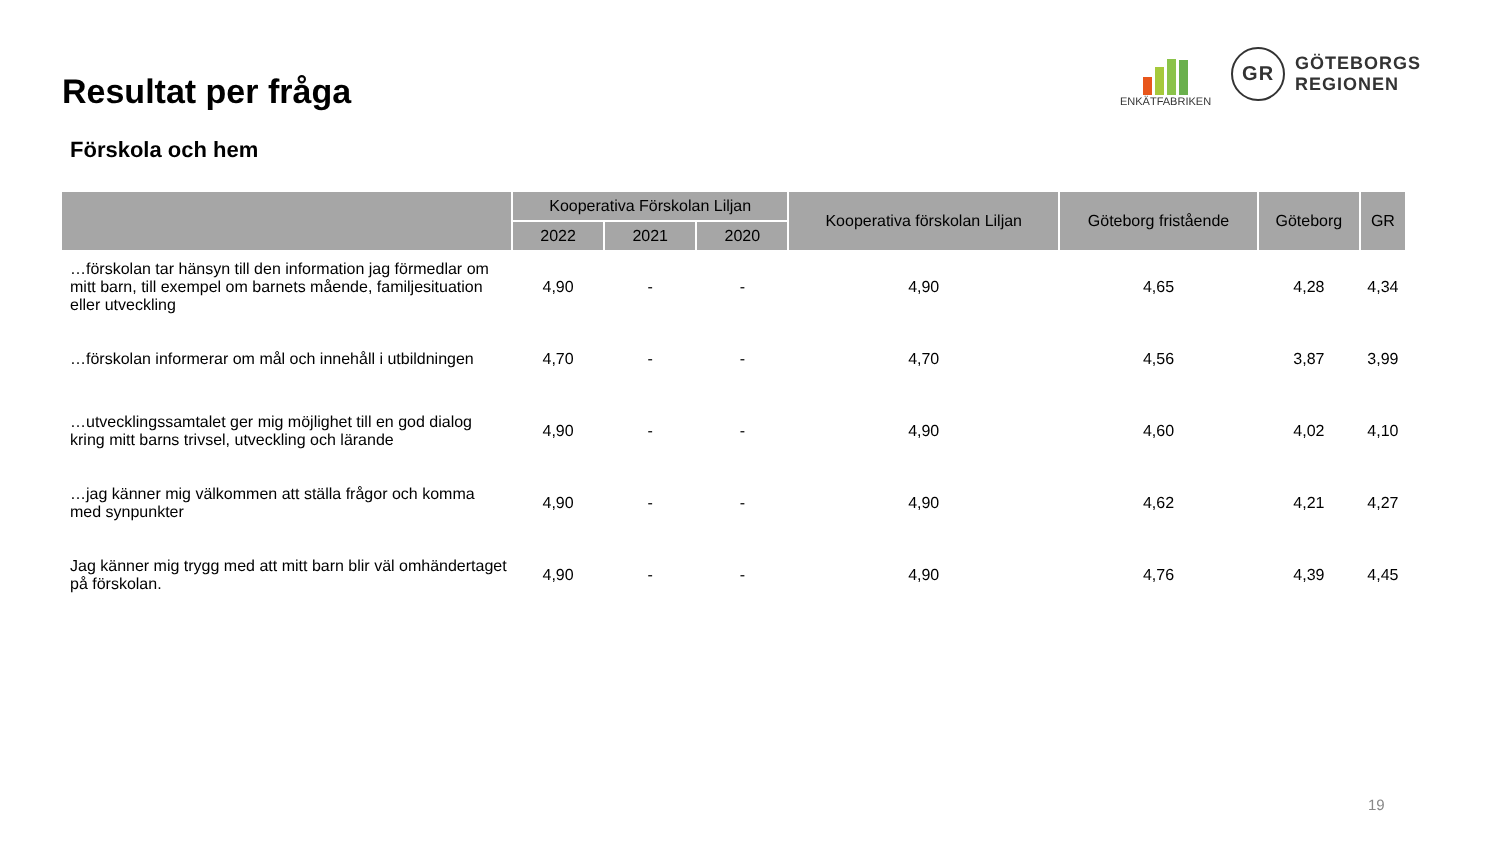Resultat per fråga
Förskola och hem
ENKÄTFABRIKEN
GR
GÖTEBORGS
REGIONEN
| | Kooperativa Förskolan Liljan | | | Kooperativa förskolan Liljan | Göteborg fristående | Göteborg | GR |
| --- | --- | --- | --- | --- | --- | --- | --- |
| | 2022 | 2021 | 2020 | | | | |
| …förskolan tar hänsyn till den information jag förmedlar om mitt barn, till exempel om barnets mående, familjesituation eller utveckling | 4,90 | - | - | 4,90 | 4,65 | 4,28 | 4,34 |
| …förskolan informerar om mål och innehåll i utbildningen | 4,70 | - | - | 4,70 | 4,56 | 3,87 | 3,99 |
| …utvecklingssamtalet ger mig möjlighet till en god dialog kring mitt barns trivsel, utveckling och lärande | 4,90 | - | - | 4,90 | 4,60 | 4,02 | 4,10 |
| …jag känner mig välkommen att ställa frågor och komma med synpunkter | 4,90 | - | - | 4,90 | 4,62 | 4,21 | 4,27 |
| Jag känner mig trygg med att mitt barn blir väl omhändertaget på förskolan. | 4,90 | - | - | 4,90 | 4,76 | 4,39 | 4,45 |
19